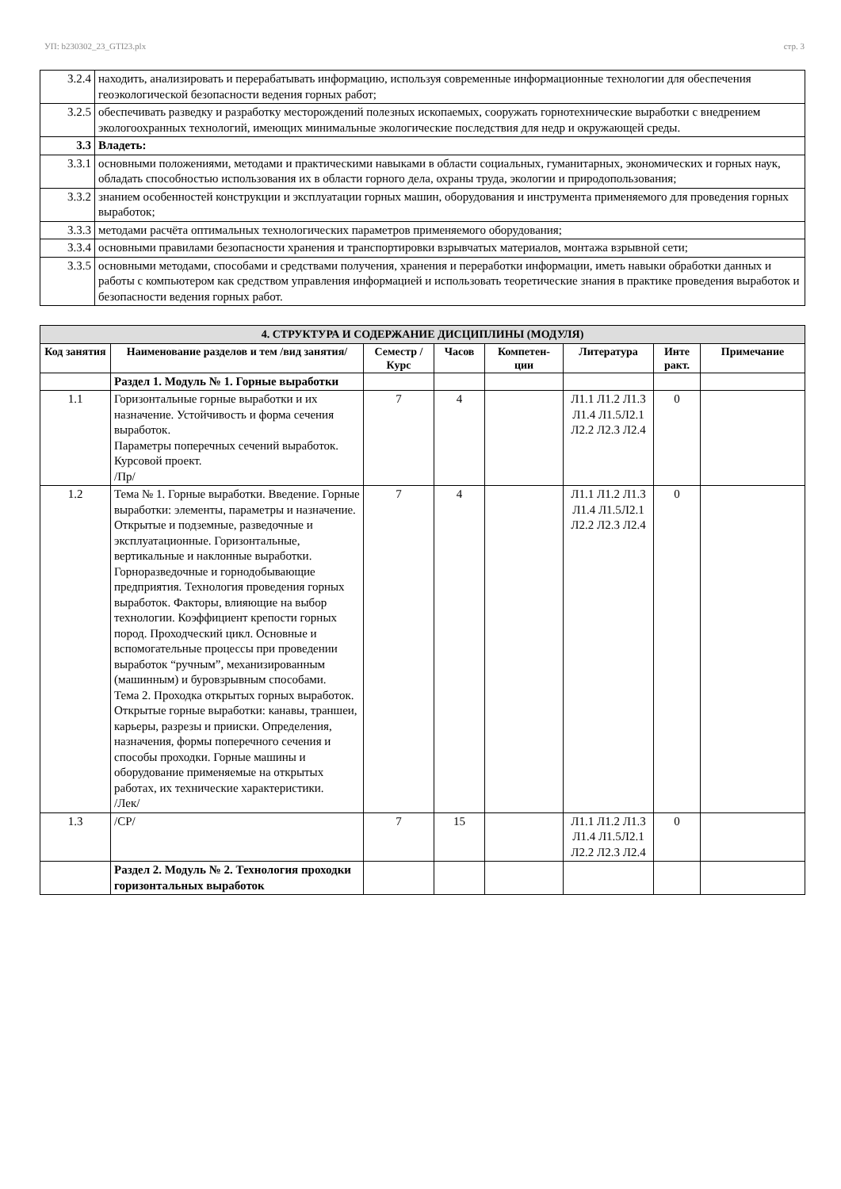УП: b230302_23_GTI23.plx стр. 3
| 3.2.4 | находить, анализировать и перерабатывать информацию, используя современные информационные технологии для обеспечения геоэкологической безопасности ведения горных работ; |
| 3.2.5 | обеспечивать разведку и разработку месторождений полезных ископаемых, сооружать горнотехнические выработки с внедрением экологоохранных технологий, имеющих минимальные экологические последствия для недр и окружающей среды. |
| 3.3 | Владеть: |
| 3.3.1 | основными положениями, методами и практическими навыками в области социальных, гуманитарных, экономических и горных наук, обладать способностью использования их в области горного дела, охраны труда, экологии и природопользования; |
| 3.3.2 | знанием особенностей конструкции и эксплуатации горных машин, оборудования и инструмента применяемого для проведения горных выработок; |
| 3.3.3 | методами расчёта оптимальных технологических параметров применяемого оборудования; |
| 3.3.4 | основными правилами безопасности хранения и транспортировки взрывчатых материалов, монтажа взрывной сети; |
| 3.3.5 | основными методами, способами и средствами получения, хранения и переработки информации, иметь навыки обработки данных и работы с компьютером как средством управления информацией и использовать теоретические знания в практике проведения выработок и безопасности ведения горных работ. |
| 4. СТРУКТУРА И СОДЕРЖАНИЕ ДИСЦИПЛИНЫ (МОДУЛЯ) | | | | | | | |
| Код занятия | Наименование разделов и тем /вид занятия/ | Семестр / Курс | Часов | Компетен-ции | Литература | Инте ракт. | Примечание |
| | Раздел 1. Модуль № 1. Горные выработки | | | | | | |
| 1.1 | Горизонтальные горные выработки и их назначение. Устойчивость и форма сечения выработок. Параметры поперечных сечений выработок. Курсовой проект. /Пр/ | 7 | 4 | | Л1.1 Л1.2 Л1.3 Л1.4 Л1.5Л2.1 Л2.2 Л2.3 Л2.4 | 0 | |
| 1.2 | Тема № 1. Горные выработки. Введение. Горные выработки: элементы, параметры и назначение. Открытые и подземные, разведочные и эксплуатационные. Горизонтальные, вертикальные и наклонные выработки. Горноразведочные и горнодобывающие предприятия. Технология проведения горных выработок. Факторы, влияющие на выбор технологии. Коэффициент крепости горных пород. Проходческий цикл. Основные и вспомогательные процессы при проведении выработок “ручным”, механизированным (машинным) и буровзрывным способами. Тема 2. Проходка открытых горных выработок. Открытые горные выработки: канавы, траншеи, карьеры, разрезы и прииски. Определения, назначения, формы поперечного сечения и способы проходки. Горные машины и оборудование применяемые на открытых работах, их технические характеристики. /Лек/ | 7 | 4 | | Л1.1 Л1.2 Л1.3 Л1.4 Л1.5Л2.1 Л2.2 Л2.3 Л2.4 | 0 | |
| 1.3 | /СР/ | 7 | 15 | | Л1.1 Л1.2 Л1.3 Л1.4 Л1.5Л2.1 Л2.2 Л2.3 Л2.4 | 0 | |
| | Раздел 2. Модуль № 2. Технология проходки горизонтальных выработок | | | | | | |